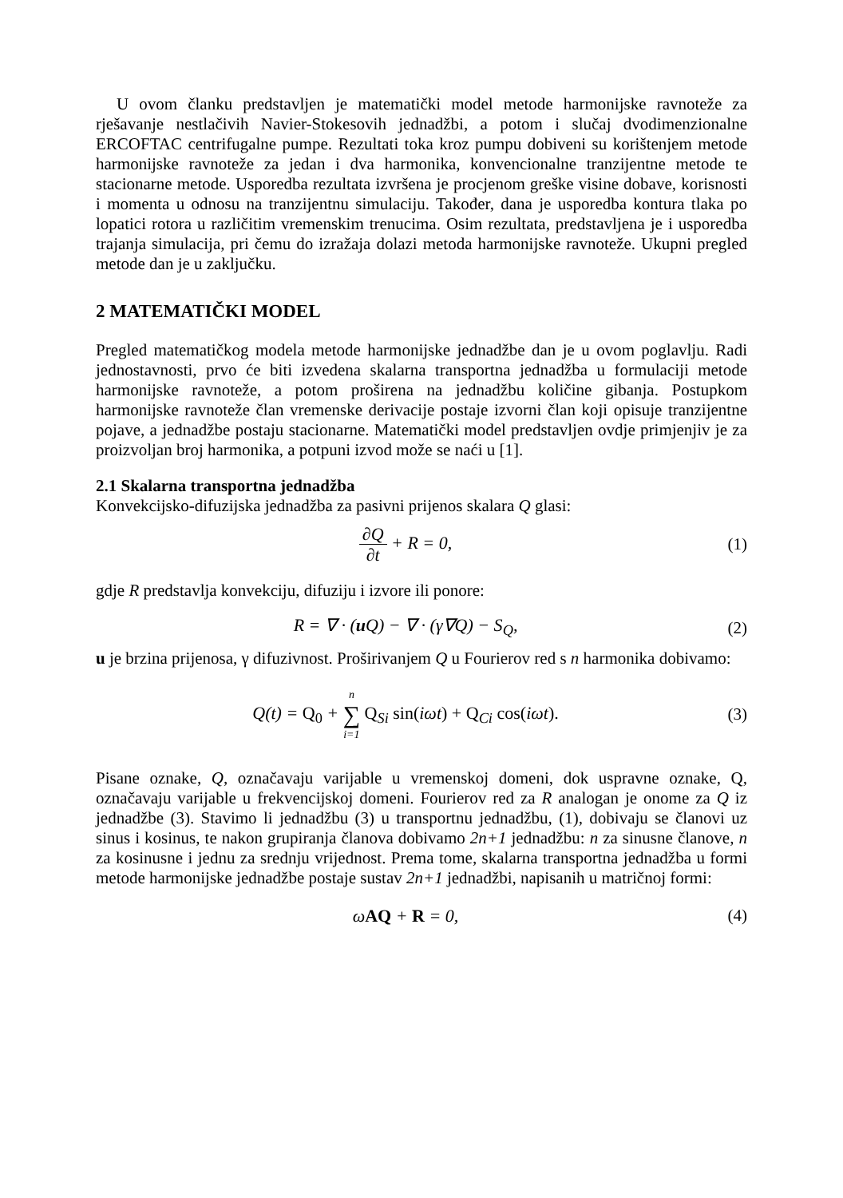U ovom članku predstavljen je matematički model metode harmonijske ravnoteže za rješavanje nestlačivih Navier-Stokesovih jednadžbi, a potom i slučaj dvodimenzionalne ERCOFTAC centrifugalne pumpe. Rezultati toka kroz pumpu dobiveni su korištenjem metode harmonijske ravnoteže za jedan i dva harmonika, konvencionalne tranzijentne metode te stacionarne metode. Usporedba rezultata izvršena je procjenom greške visine dobave, korisnosti i momenta u odnosu na tranzijentnu simulaciju. Također, dana je usporedba kontura tlaka po lopatici rotora u različitim vremenskim trenucima. Osim rezultata, predstavljena je i usporedba trajanja simulacija, pri čemu do izražaja dolazi metoda harmonijske ravnoteže. Ukupni pregled metode dan je u zaključku.
2 MATEMATIČKI MODEL
Pregled matematičkog modela metode harmonijske jednadžbe dan je u ovom poglavlju. Radi jednostavnosti, prvo će biti izvedena skalarna transportna jednadžba u formulaciji metode harmonijske ravnoteže, a potom proširena na jednadžbu količine gibanja. Postupkom harmonijske ravnoteže član vremenske derivacije postaje izvorni član koji opisuje tranzijentne pojave, a jednadžbe postaju stacionarne. Matematički model predstavljen ovdje primjenjiv je za proizvoljan broj harmonika, a potpuni izvod može se naći u [1].
2.1 Skalarna transportna jednadžba
Konvekcijsko-difuzijska jednadžba za pasivni prijenos skalara Q glasi:
∂Q ∂t + R = 0, (1)
gdje R predstavlja konvekciju, difuziju i izvore ili ponore:
R = ∇ · (u Q) − ∇ · (γ∇Q) − S<sub>Q</sub>,
(2)
u je brzina prijenosa, γ difuzivnost. Proširivanjem Q u Fourierov red s n harmonika dobivamo:
Q(t) = Q<sub>0</sub> + n ∑ i=1 Q<sub>Si</sub> sin(iωt) + Q<sub>Ci</sub> cos(iωt).
(3)
Pisane oznake, Q, označavaju varijable u vremenskoj domeni, dok uspravne oznake, Q, označavaju varijable u frekvencijskoj domeni. Fourierov red za R analogan je onome za Q iz jednadžbe (3). Stavimo li jednadžbu (3) u transportnu jednadžbu, (1), dobivaju se članovi uz sinus i kosinus, te nakon grupiranja članova dobivamo 2n+1 jednadžbu: n za sinusne članove, n za kosinusne i jednu za srednju vrijednost. Prema tome, skalarna transportna jednadžba u formi metode harmonijske jednadžbe postaje sustav 2n+1 jednadžbi, napisanih u matričnoj formi:
ωAQ + R = 0, (4)